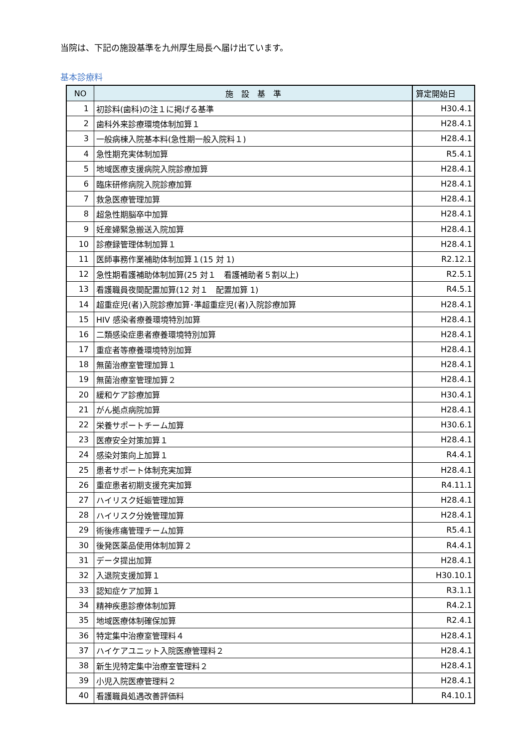当院は、下記の施設基準を九州厚生局長へ届け出ています。
基本診療料
| NO | 施 設 基 準 | 算定開始日 |
| --- | --- | --- |
| 1 | 初診料(歯科)の注１に掲げる基準 | H30.4.1 |
| 2 | 歯科外来診療環境体制加算１ | H28.4.1 |
| 3 | 一般病棟入院基本料(急性期一般入院料１) | H28.4.1 |
| 4 | 急性期充実体制加算 | R5.4.1 |
| 5 | 地域医療支援病院入院診療加算 | H28.4.1 |
| 6 | 臨床研修病院入院診療加算 | H28.4.1 |
| 7 | 救急医療管理加算 | H28.4.1 |
| 8 | 超急性期脳卒中加算 | H28.4.1 |
| 9 | 妊産婦緊急搬送入院加算 | H28.4.1 |
| 10 | 診療録管理体制加算１ | H28.4.1 |
| 11 | 医師事務作業補助体制加算１(15 対 1) | R2.12.1 |
| 12 | 急性期看護補助体制加算(25 対１ 看護補助者５割以上) | R2.5.1 |
| 13 | 看護職員夜間配置加算(12 対１ 配置加算 1) | R4.5.1 |
| 14 | 超重症児(者)入院診療加算･準超重症児(者)入院診療加算 | H28.4.1 |
| 15 | HIV 感染者療養環境特別加算 | H28.4.1 |
| 16 | 二類感染症患者療養環境特別加算 | H28.4.1 |
| 17 | 重症者等療養環境特別加算 | H28.4.1 |
| 18 | 無菌治療室管理加算１ | H28.4.1 |
| 19 | 無菌治療室管理加算２ | H28.4.1 |
| 20 | 緩和ケア診療加算 | H30.4.1 |
| 21 | がん拠点病院加算 | H28.4.1 |
| 22 | 栄養サポートチーム加算 | H30.6.1 |
| 23 | 医療安全対策加算１ | H28.4.1 |
| 24 | 感染対策向上加算１ | R4.4.1 |
| 25 | 患者サポート体制充実加算 | H28.4.1 |
| 26 | 重症患者初期支援充実加算 | R4.11.1 |
| 27 | ハイリスク妊娠管理加算 | H28.4.1 |
| 28 | ハイリスク分娩管理加算 | H28.4.1 |
| 29 | 術後疼痛管理チーム加算 | R5.4.1 |
| 30 | 後発医薬品使用体制加算２ | R4.4.1 |
| 31 | データ提出加算 | H28.4.1 |
| 32 | 入退院支援加算１ | H30.10.1 |
| 33 | 認知症ケア加算１ | R3.1.1 |
| 34 | 精神疾患診療体制加算 | R4.2.1 |
| 35 | 地域医療体制確保加算 | R2.4.1 |
| 36 | 特定集中治療室管理料４ | H28.4.1 |
| 37 | ハイケアユニット入院医療管理料２ | H28.4.1 |
| 38 | 新生児特定集中治療室管理料２ | H28.4.1 |
| 39 | 小児入院医療管理料２ | H28.4.1 |
| 40 | 看護職員処遇改善評価料 | R4.10.1 |